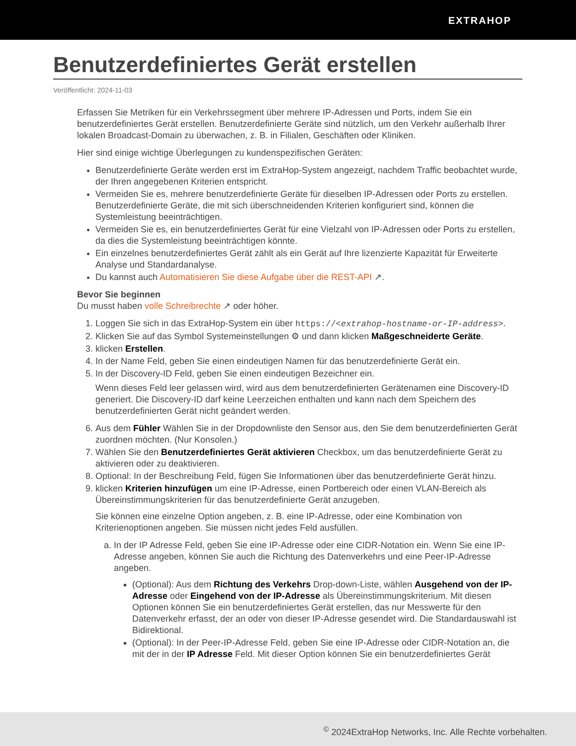EXTRAHOP
Benutzerdefiniertes Gerät erstellen
Veröffentlicht: 2024-11-03
Erfassen Sie Metriken für ein Verkehrssegment über mehrere IP-Adressen und Ports, indem Sie ein benutzerdefiniertes Gerät erstellen. Benutzerdefinierte Geräte sind nützlich, um den Verkehr außerhalb Ihrer lokalen Broadcast-Domain zu überwachen, z. B. in Filialen, Geschäften oder Kliniken.
Hier sind einige wichtige Überlegungen zu kundenspezifischen Geräten:
Benutzerdefinierte Geräte werden erst im ExtraHop-System angezeigt, nachdem Traffic beobachtet wurde, der Ihren angegebenen Kriterien entspricht.
Vermeiden Sie es, mehrere benutzerdefinierte Geräte für dieselben IP-Adressen oder Ports zu erstellen. Benutzerdefinierte Geräte, die mit sich überschneidenden Kriterien konfiguriert sind, können die Systemleistung beeinträchtigen.
Vermeiden Sie es, ein benutzerdefiniertes Gerät für eine Vielzahl von IP-Adressen oder Ports zu erstellen, da dies die Systemleistung beeinträchtigen könnte.
Ein einzelnes benutzerdefiniertes Gerät zählt als ein Gerät auf Ihre lizenzierte Kapazität für Erweiterte Analyse und Standardanalyse.
Du kannst auch Automatisieren Sie diese Aufgabe über die REST-API ↗.
Bevor Sie beginnen
Du musst haben volle Schreibrechte ↗ oder höher.
1. Loggen Sie sich in das ExtraHop-System ein über https://<extrahop-hostname-or-IP-address>.
2. Klicken Sie auf das Symbol Systemeinstellungen ⚙ und dann klicken Maßgeschneiderte Geräte.
3. klicken Erstellen.
4. In der Name Feld, geben Sie einen eindeutigen Namen für das benutzerdefinierte Gerät ein.
5. In der Discovery-ID Feld, geben Sie einen eindeutigen Bezeichner ein.
Wenn dieses Feld leer gelassen wird, wird aus dem benutzerdefinierten Gerätenamen eine Discovery-ID generiert. Die Discovery-ID darf keine Leerzeichen enthalten und kann nach dem Speichern des benutzerdefinierten Gerät nicht geändert werden.
6. Aus dem Fühler Wählen Sie in der Dropdownliste den Sensor aus, den Sie dem benutzerdefinierten Gerät zuordnen möchten. (Nur Konsolen.)
7. Wählen Sie den Benutzerdefiniertes Gerät aktivieren Checkbox, um das benutzerdefinierte Gerät zu aktivieren oder zu deaktivieren.
8. Optional: In der Beschreibung Feld, fügen Sie Informationen über das benutzerdefinierte Gerät hinzu.
9. klicken Kriterien hinzufügen um eine IP-Adresse, einen Portbereich oder einen VLAN-Bereich als Übereinstimmungskriterien für das benutzerdefinierte Gerät anzugeben.
Sie können eine einzelne Option angeben, z. B. eine IP-Adresse, oder eine Kombination von Kriterienoptionen angeben. Sie müssen nicht jedes Feld ausfüllen.
a. In der IP Adresse Feld, geben Sie eine IP-Adresse oder eine CIDR-Notation ein. Wenn Sie eine IP-Adresse angeben, können Sie auch die Richtung des Datenverkehrs und eine Peer-IP-Adresse angeben.
(Optional): Aus dem Richtung des Verkehrs Drop-down-Liste, wählen Ausgehend von der IP-Adresse oder Eingehend von der IP-Adresse als Übereinstimmungskriterium. Mit diesen Optionen können Sie ein benutzerdefiniertes Gerät erstellen, das nur Messwerte für den Datenverkehr erfasst, der an oder von dieser IP-Adresse gesendet wird. Die Standardauswahl ist Bidirektional.
(Optional): In der Peer-IP-Adresse Feld, geben Sie eine IP-Adresse oder CIDR-Notation an, die mit der in der IP Adresse Feld. Mit dieser Option können Sie ein benutzerdefiniertes Gerät
<sup>©</sup> 2024ExtraHop Networks, Inc. Alle Rechte vorbehalten.